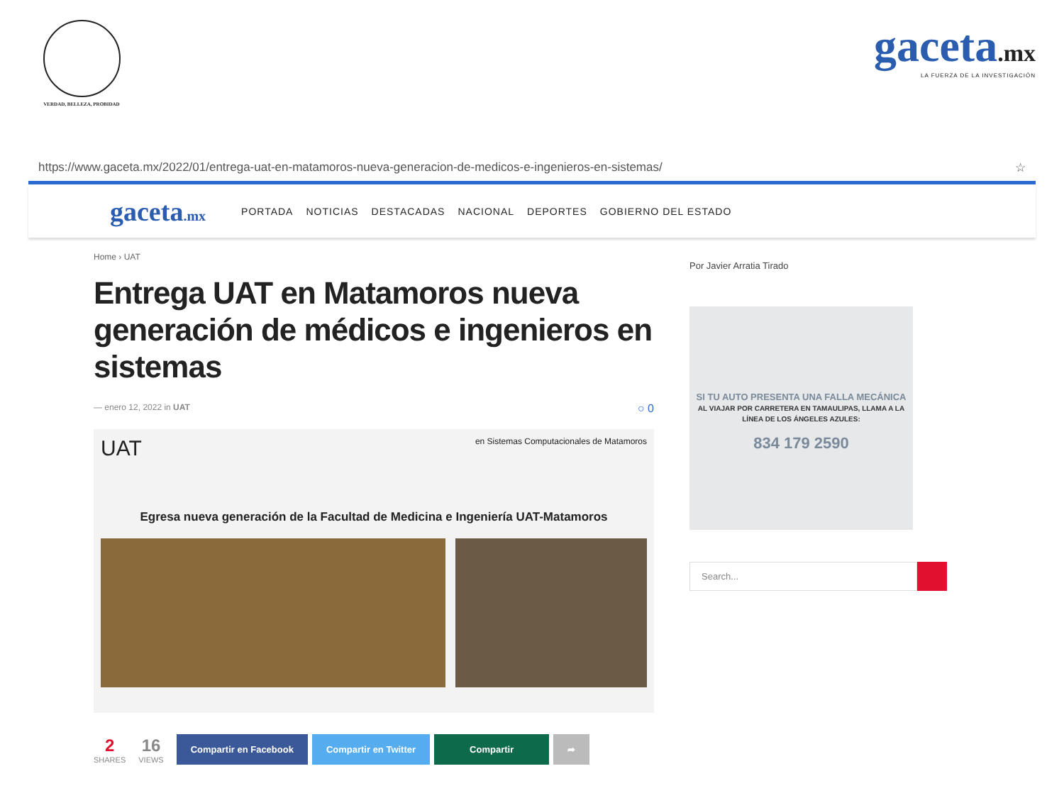VERDAD, BELLEZA, PROBIDAD
gaceta.mx
LA FUERZA DE LA INVESTIGACIÓN
https://www.gaceta.mx/2022/01/entrega-uat-en-matamoros-nueva-generacion-de-medicos-e-ingenieros-en-sistemas/ ☆
gaceta.mx PORTADA NOTICIAS DESTACADAS NACIONAL DEPORTES GOBIERNO DEL ESTADO
Home › UAT
Entrega UAT en Matamoros nueva generación de médicos e ingenieros en sistemas
— enero 12, 2022 in UAT ○ 0
UAT en Sistemas Computacionales de Matamoros
Egresa nueva generación de la Facultad de Medicina e Ingeniería UAT-Matamoros
2
SHARES
16
VIEWS
Compartir en Facebook Compartir en Twitter Compartir ➦
Por Javier Arratia Tirado
SI TU AUTO PRESENTA UNA FALLA MECÁNICA
AL VIAJAR POR CARRETERA EN TAMAULIPAS, LLAMA A LA LÍNEA DE LOS ÁNGELES AZULES:
834 179 2590
Search...